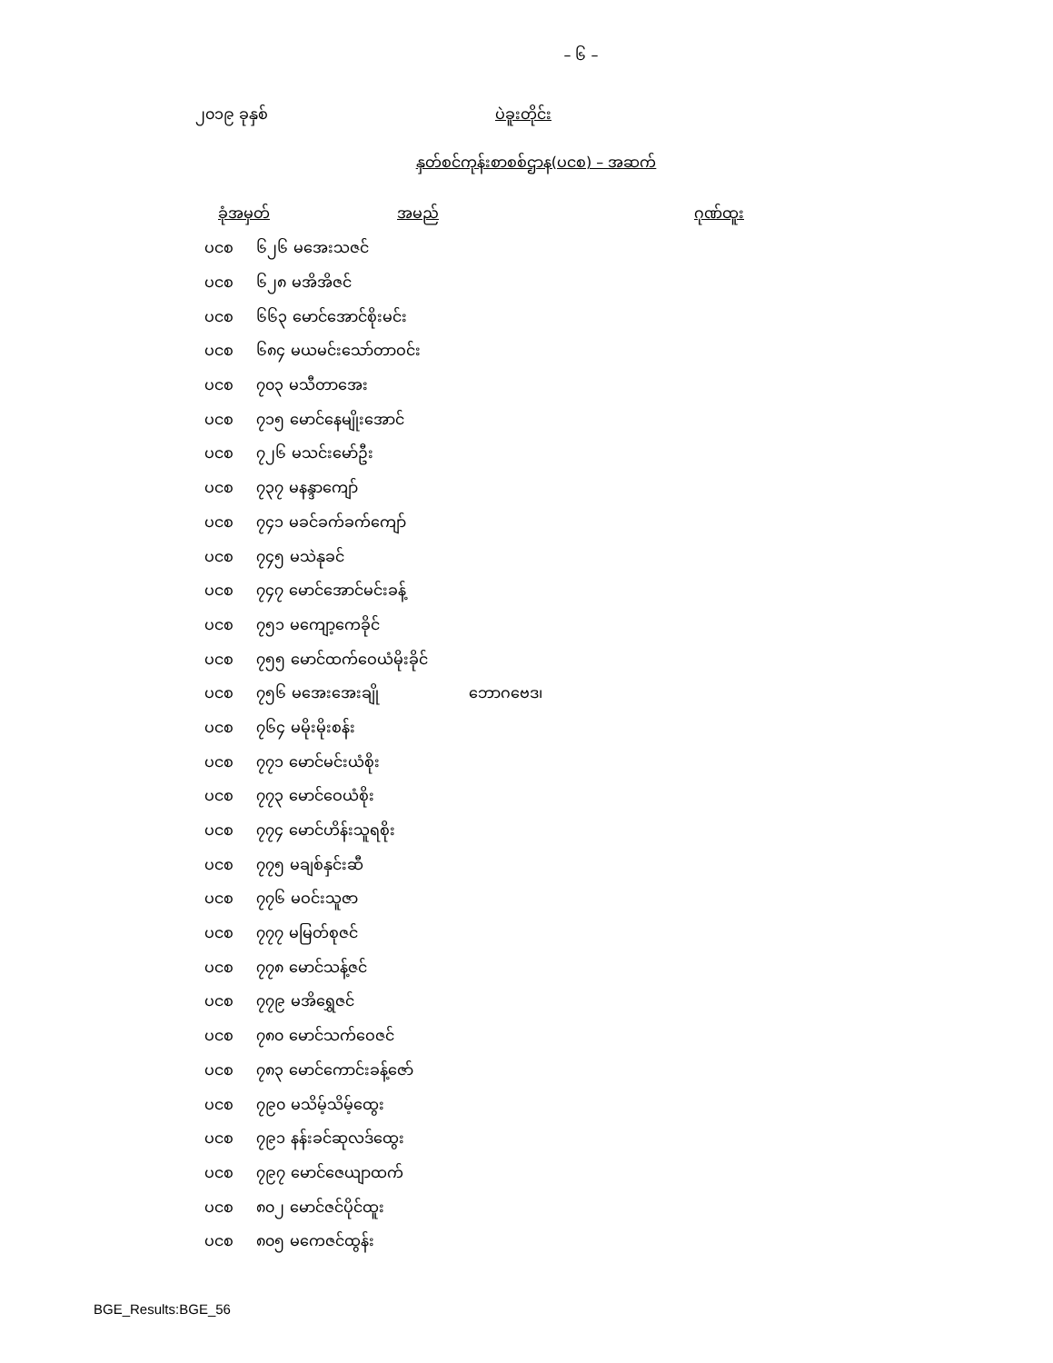– ၆ –
၂၀၁၉ ခုနှစ် ပဲခူးတိုင်း
နှတ်စင်ကုန်းစာစစ်ဌာန(ပငစ) – အဆက်
| ခုံအမှတ် | အမည် | ဂုဏ်ထူး |
| --- | --- | --- |
| ပငစ ၆၂၆ မအေးသဇင် | | |
| ပငစ ၆၂၈ မအိအိဇင် | | |
| ပငစ ၆၆၃ မောင်အောင်စိုးမင်း | | |
| ပငစ ၆၈၄ မယမင်းသော်တာဝင်း | | |
| ပငစ ၇၀၃ မသီတာအေး | | |
| ပငစ ၇၁၅ မောင်နေမျိုးအောင် | | |
| ပငစ ၇၂၆ မသင်းမော်ဦး | | |
| ပငစ ၇၃၇ မနန္ဒာကျော် | | |
| ပငစ ၇၄၁ မခင်ခက်ခက်ကျော် | | |
| ပငစ ၇၄၅ မသဲနုခင် | | |
| ပငစ ၇၄၇ မောင်အောင်မင်းခန့် | | |
| ပငစ ၇၅၁ မကျော့ကေခိုင် | | |
| ပငစ ၇၅၅ မောင်ထက်ဝေယံမိုးခိုင် | | |
| ပငစ ၇၅၆ မအေးအေးချို | ဘောဂဗေဒ၊ | |
| ပငစ ၇၆၄ မမိုးမိုးစန်း | | |
| ပငစ ၇၇၁ မောင်မင်းယံစိုး | | |
| ပငစ ၇၇၃ မောင်ဝေယံစိုး | | |
| ပငစ ၇၇၄ မောင်ဟိန်းသူရစိုး | | |
| ပငစ ၇၇၅ မချစ်နှင်းဆီ | | |
| ပငစ ၇၇၆ မဝင်းသူဇာ | | |
| ပငစ ၇၇၇ မမြတ်စုဇင် | | |
| ပငစ ၇၇၈ မောင်သန့်ဇင် | | |
| ပငစ ၇၇၉ မအိရွှေဇင် | | |
| ပငစ ၇၈၀ မောင်သက်ဝေဇင် | | |
| ပငစ ၇၈၃ မောင်ကောင်းခန့်ဇော် | | |
| ပငစ ၇၉၀ မသိမ့်သိမ့်ထွေး | | |
| ပငစ ၇၉၁ နန်းခင်ဆုလဒ်ထွေး | | |
| ပငစ ၇၉၇ မောင်ဇေယျာထက် | | |
| ပငစ ၈၀၂ မောင်ဇင်ပိုင်ထူး | | |
| ပငစ ၈၀၅ မကေဇင်ထွန်း | | |
BGE_Results:BGE_56